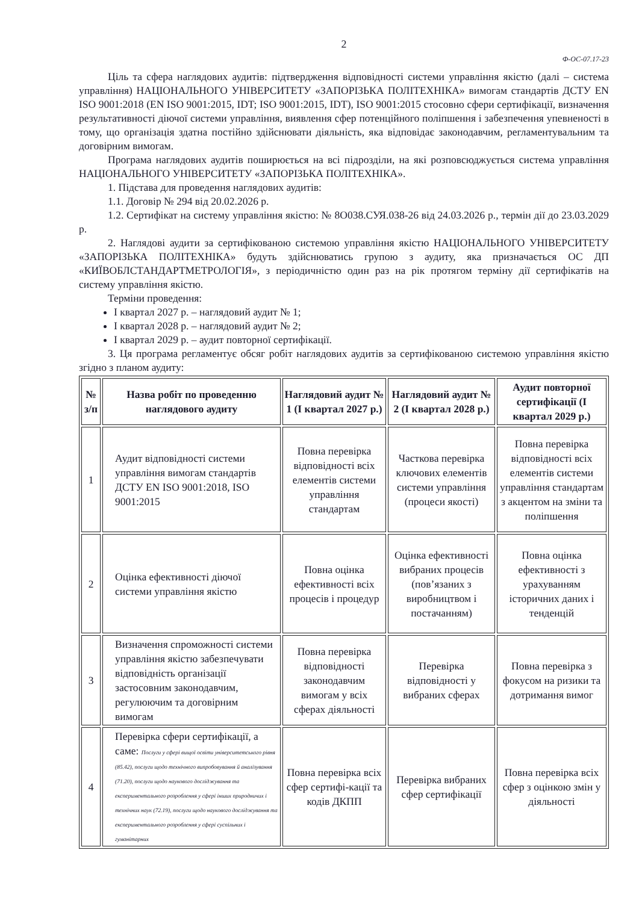2
Ф-ОС-07.17-23
Ціль та сфера наглядових аудитів: підтвердження відповідності системи управління якістю (далі – система управління) НАЦІОНАЛЬНОГО УНІВЕРСИТЕТУ «ЗАПОРІЗЬКА ПОЛІТЕХНІКА» вимогам стандартів ДСТУ EN ISO 9001:2018 (EN ISO 9001:2015, IDT; ISO 9001:2015, IDT), ISO 9001:2015 стосовно сфери сертифікації, визначення результативності діючої системи управління, виявлення сфер потенційного поліпшення і забезпечення упевненості в тому, що організація здатна постійно здійснювати діяльність, яка відповідає законодавчим, регламентувальним та договірним вимогам.
Програма наглядових аудитів поширюється на всі підрозділи, на які розповсюджується система управління НАЦІОНАЛЬНОГО УНІВЕРСИТЕТУ «ЗАПОРІЗЬКА ПОЛІТЕХНІКА».
1. Підстава для проведення наглядових аудитів:
1.1. Договір № 294 від 20.02.2026 р.
1.2. Сертифікат на систему управління якістю: № 8О038.СУЯ.038-26 від 24.03.2026 р., термін дії до 23.03.2029 р.
2. Наглядові аудити за сертифікованою системою управління якістю НАЦІОНАЛЬНОГО УНІВЕРСИТЕТУ «ЗАПОРІЗЬКА ПОЛІТЕХНІКА» будуть здійснюватись групою з аудиту, яка призначається ОС ДП «КИЇВОБЛСТАНДАРТМЕТРОЛОГІЯ», з періодичністю один раз на рік протягом терміну дії сертифікатів на систему управління якістю.
Терміни проведення:
I квартал 2027 р. – наглядовий аудит № 1;
I квартал 2028 р. – наглядовий аудит № 2;
I квартал 2029 р. – аудит повторної сертифікації.
3. Ця програма регламентує обсяг робіт наглядових аудитів за сертифікованою системою управління якістю згідно з планом аудиту:
| № з/п | Назва робіт по проведенню наглядового аудиту | Наглядовий аудит № 1 (I квартал 2027 р.) | Наглядовий аудит № 2 (I квартал 2028 р.) | Аудит повторної сертифікації (I квартал 2029 р.) |
| --- | --- | --- | --- | --- |
| 1 | Аудит відповідності системи управління вимогам стандартів ДСТУ EN ISO 9001:2018, ISO 9001:2015 | Повна перевірка відповідності всіх елементів системи управління стандартам | Часткова перевірка ключових елементів системи управління (процеси якості) | Повна перевірка відповідності всіх елементів системи управління стандартам з акцентом на зміни та поліпшення |
| 2 | Оцінка ефективності діючої системи управління якістю | Повна оцінка ефективності всіх процесів і процедур | Оцінка ефективності вибраних процесів (пов’язаних з виробництвом і постачанням) | Повна оцінка ефективності з урахуванням історичних даних і тенденцій |
| 3 | Визначення спроможності системи управління якістю забезпечувати відповідність організації застосовним законодавчим, регулюючим та договірним вимогам | Повна перевірка відповідності законодавчим вимогам у всіх сферах діяльності | Перевірка відповідності у вибраних сферах | Повна перевірка з фокусом на ризики та дотримання вимог |
| 4 | Перевірка сфери сертифікації, а саме: Послуги у сфері вищої освіти університетського рівня (85.42), послуги щодо технічного випробовування й аналізування (71.20), послуги щодо наукового досліджування та експериментального розроблення у сфері інших природничих і технічних наук (72.19), послуги щодо наукового досліджування та експериментального розроблення у сфері суспільних і гуманітарних | Повна перевірка всіх сфер сертифі-кації та кодів ДКПП | Перевірка вибраних сфер сертифікації | Повна перевірка всіх сфер з оцінкою змін у діяльності |